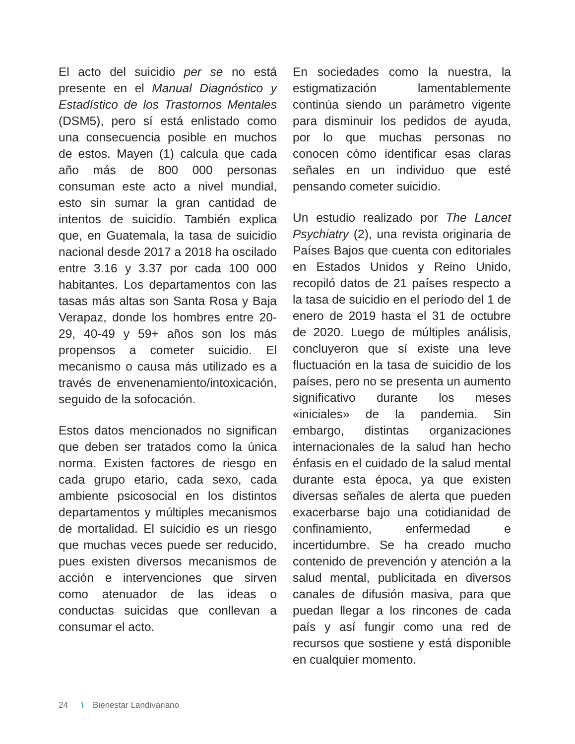El acto del suicidio per se no está presente en el Manual Diagnóstico y Estadístico de los Trastornos Mentales (DSM5), pero sí está enlistado como una consecuencia posible en muchos de estos. Mayen (1) calcula que cada año más de 800 000 personas consuman este acto a nivel mundial, esto sin sumar la gran cantidad de intentos de suicidio. También explica que, en Guatemala, la tasa de suicidio nacional desde 2017 a 2018 ha oscilado entre 3.16 y 3.37 por cada 100 000 habitantes. Los departamentos con las tasas más altas son Santa Rosa y Baja Verapaz, donde los hombres entre 20-29, 40-49 y 59+ años son los más propensos a cometer suicidio. El mecanismo o causa más utilizado es a través de envenenamiento/intoxicación, seguido de la sofocación.
Estos datos mencionados no significan que deben ser tratados como la única norma. Existen factores de riesgo en cada grupo etario, cada sexo, cada ambiente psicosocial en los distintos departamentos y múltiples mecanismos de mortalidad. El suicidio es un riesgo que muchas veces puede ser reducido, pues existen diversos mecanismos de acción e intervenciones que sirven como atenuador de las ideas o conductas suicidas que conllevan a consumar el acto.
En sociedades como la nuestra, la estigmatización lamentablemente continúa siendo un parámetro vigente para disminuir los pedidos de ayuda, por lo que muchas personas no conocen cómo identificar esas claras señales en un individuo que esté pensando cometer suicidio.
Un estudio realizado por The Lancet Psychiatry (2), una revista originaria de Países Bajos que cuenta con editoriales en Estados Unidos y Reino Unido, recopiló datos de 21 países respecto a la tasa de suicidio en el período del 1 de enero de 2019 hasta el 31 de octubre de 2020. Luego de múltiples análisis, concluyeron que sí existe una leve fluctuación en la tasa de suicidio de los países, pero no se presenta un aumento significativo durante los meses «iniciales» de la pandemia. Sin embargo, distintas organizaciones internacionales de la salud han hecho énfasis en el cuidado de la salud mental durante esta época, ya que existen diversas señales de alerta que pueden exacerbarse bajo una cotidianidad de confinamiento, enfermedad e incertidumbre. Se ha creado mucho contenido de prevención y atención a la salud mental, publicitada en diversos canales de difusión masiva, para que puedan llegar a los rincones de cada país y así fungir como una red de recursos que sostiene y está disponible en cualquier momento.
24 \ Bienestar Landivariano